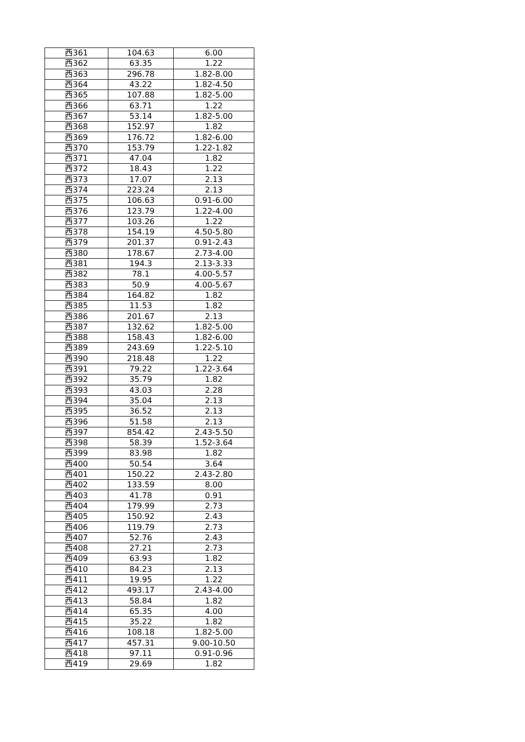| 西361 | 104.63 | 6.00 |
| 西362 | 63.35 | 1.22 |
| 西363 | 296.78 | 1.82-8.00 |
| 西364 | 43.22 | 1.82-4.50 |
| 西365 | 107.88 | 1.82-5.00 |
| 西366 | 63.71 | 1.22 |
| 西367 | 53.14 | 1.82-5.00 |
| 西368 | 152.97 | 1.82 |
| 西369 | 176.72 | 1.82-6.00 |
| 西370 | 153.79 | 1.22-1.82 |
| 西371 | 47.04 | 1.82 |
| 西372 | 18.43 | 1.22 |
| 西373 | 17.07 | 2.13 |
| 西374 | 223.24 | 2.13 |
| 西375 | 106.63 | 0.91-6.00 |
| 西376 | 123.79 | 1.22-4.00 |
| 西377 | 103.26 | 1.22 |
| 西378 | 154.19 | 4.50-5.80 |
| 西379 | 201.37 | 0.91-2.43 |
| 西380 | 178.67 | 2.73-4.00 |
| 西381 | 194.3 | 2.13-3.33 |
| 西382 | 78.1 | 4.00-5.57 |
| 西383 | 50.9 | 4.00-5.67 |
| 西384 | 164.82 | 1.82 |
| 西385 | 11.53 | 1.82 |
| 西386 | 201.67 | 2.13 |
| 西387 | 132.62 | 1.82-5.00 |
| 西388 | 158.43 | 1.82-6.00 |
| 西389 | 243.69 | 1.22-5.10 |
| 西390 | 218.48 | 1.22 |
| 西391 | 79.22 | 1.22-3.64 |
| 西392 | 35.79 | 1.82 |
| 西393 | 43.03 | 2.28 |
| 西394 | 35.04 | 2.13 |
| 西395 | 36.52 | 2.13 |
| 西396 | 51.58 | 2.13 |
| 西397 | 854.42 | 2.43-5.50 |
| 西398 | 58.39 | 1.52-3.64 |
| 西399 | 83.98 | 1.82 |
| 西400 | 50.54 | 3.64 |
| 西401 | 150.22 | 2.43-2.80 |
| 西402 | 133.59 | 8.00 |
| 西403 | 41.78 | 0.91 |
| 西404 | 179.99 | 2.73 |
| 西405 | 150.92 | 2.43 |
| 西406 | 119.79 | 2.73 |
| 西407 | 52.76 | 2.43 |
| 西408 | 27.21 | 2.73 |
| 西409 | 63.93 | 1.82 |
| 西410 | 84.23 | 2.13 |
| 西411 | 19.95 | 1.22 |
| 西412 | 493.17 | 2.43-4.00 |
| 西413 | 58.84 | 1.82 |
| 西414 | 65.35 | 4.00 |
| 西415 | 35.22 | 1.82 |
| 西416 | 108.18 | 1.82-5.00 |
| 西417 | 457.31 | 9.00-10.50 |
| 西418 | 97.11 | 0.91-0.96 |
| 西419 | 29.69 | 1.82 |